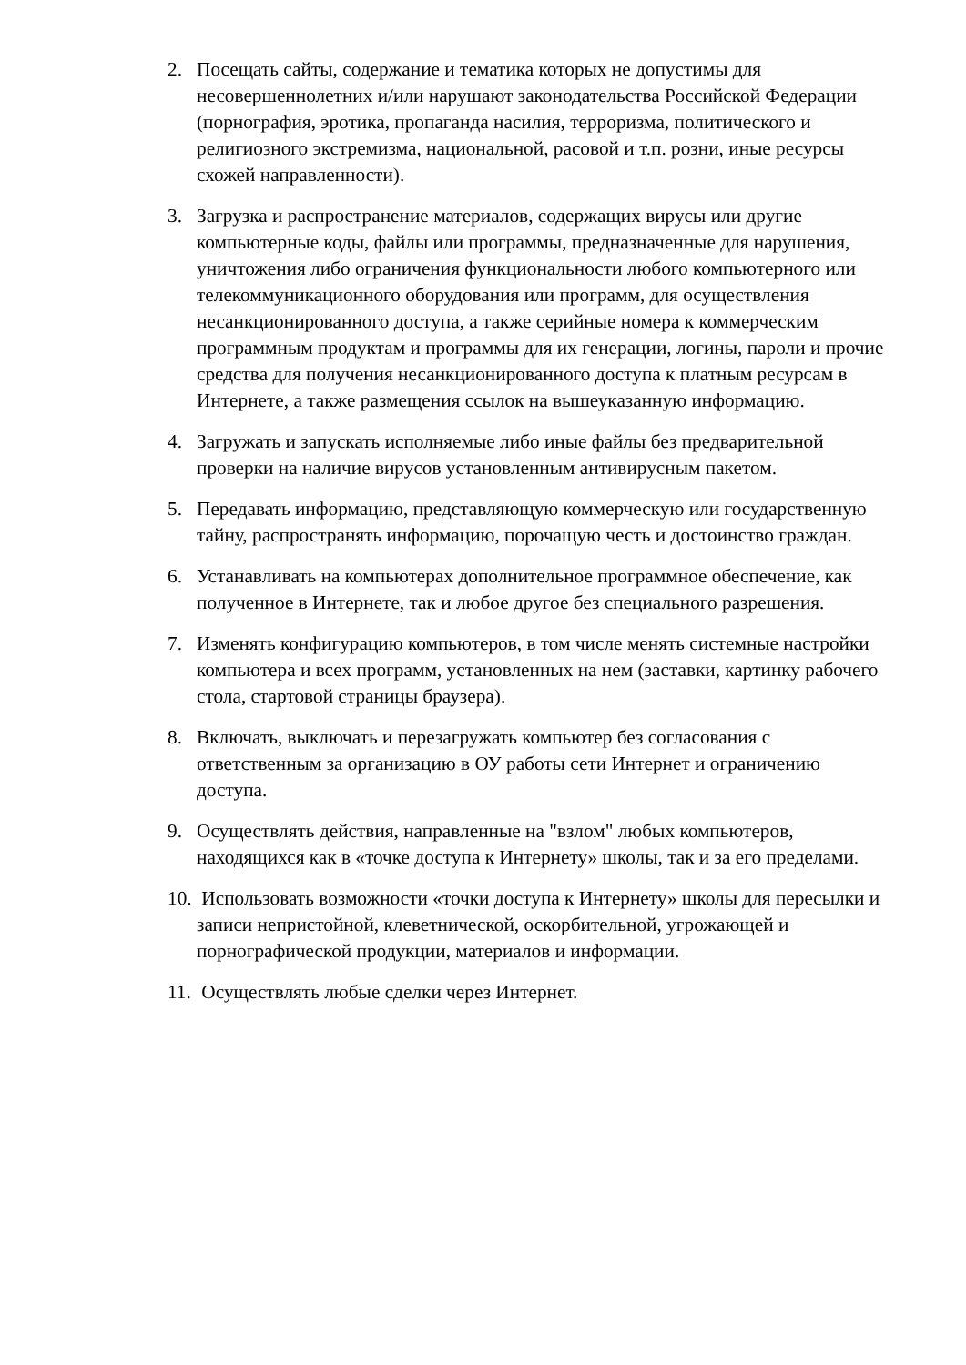2. Посещать сайты, содержание и тематика которых не допустимы для несовершеннолетних и/или нарушают законодательства Российской Федерации (порнография, эротика, пропаганда насилия, терроризма, политического и религиозного экстремизма, национальной, расовой и т.п. розни, иные ресурсы схожей направленности).
3. Загрузка и распространение материалов, содержащих вирусы или другие компьютерные коды, файлы или программы, предназначенные для нарушения, уничтожения либо ограничения функциональности любого компьютерного или телекоммуникационного оборудования или программ, для осуществления несанкционированного доступа, а также серийные номера к коммерческим программным продуктам и программы для их генерации, логины, пароли и прочие средства для получения несанкционированного доступа к платным ресурсам в Интернете, а также размещения ссылок на вышеуказанную информацию.
4. Загружать и запускать исполняемые либо иные файлы без предварительной проверки на наличие вирусов установленным антивирусным пакетом.
5. Передавать информацию, представляющую коммерческую или государственную тайну, распространять информацию, порочащую честь и достоинство граждан.
6. Устанавливать на компьютерах дополнительное программное обеспечение, как полученное в Интернете, так и любое другое без специального разрешения.
7. Изменять конфигурацию компьютеров, в том числе менять системные настройки компьютера и всех программ, установленных на нем (заставки, картинку рабочего стола, стартовой страницы браузера).
8. Включать, выключать и перезагружать компьютер без согласования с ответственным за организацию в ОУ работы сети Интернет и ограничению доступа.
9. Осуществлять действия, направленные на "взлом" любых компьютеров, находящихся как в «точке доступа к Интернету» школы, так и за его пределами.
10. Использовать возможности «точки доступа к Интернету» школы для пересылки и записи непристойной, клеветнической, оскорбительной, угрожающей и порнографической продукции, материалов и информации.
11. Осуществлять любые сделки через Интернет.